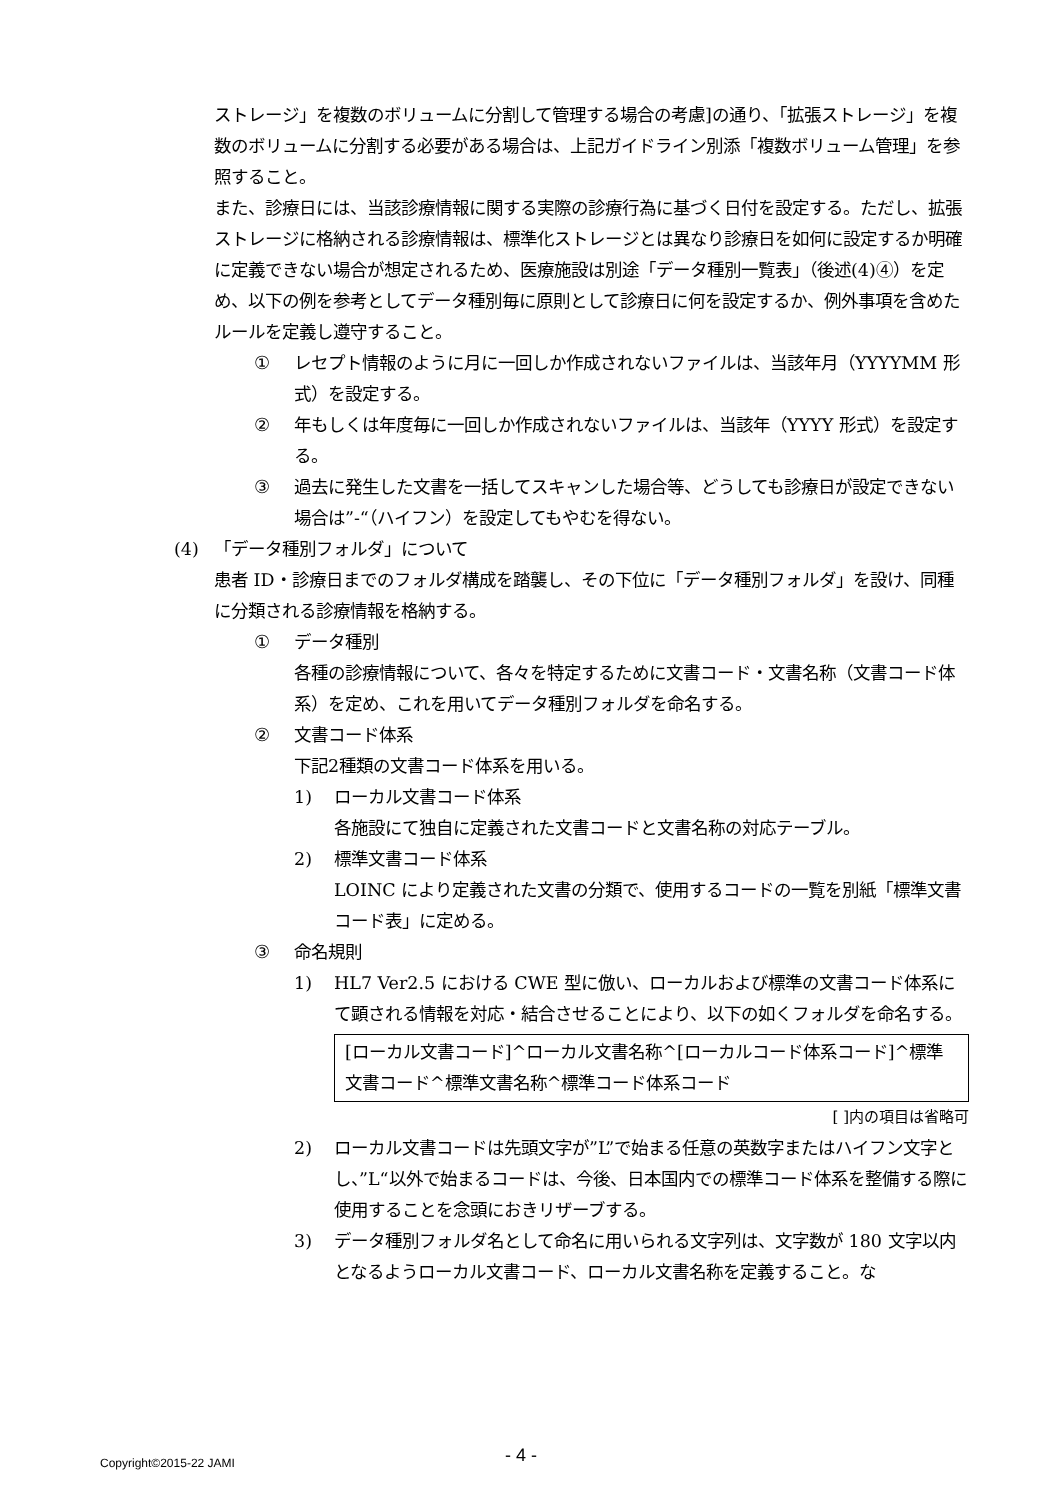ストレージ」を複数のボリュームに分割して管理する場合の考慮]の通り、「拡張ストレージ」を複数のボリュームに分割する必要がある場合は、上記ガイドライン別添「複数ボリューム管理」を参照すること。
また、診療日には、当該診療情報に関する実際の診療行為に基づく日付を設定する。ただし、拡張ストレージに格納される診療情報は、標準化ストレージとは異なり診療日を如何に設定するか明確に定義できない場合が想定されるため、医療施設は別途「データ種別一覧表」（後述(4)④）を定め、以下の例を参考としてデータ種別毎に原則として診療日に何を設定するか、例外事項を含めたルールを定義し遵守すること。
① レセプト情報のように月に一回しか作成されないファイルは、当該年月（YYYYMM 形式）を設定する。
② 年もしくは年度毎に一回しか作成されないファイルは、当該年（YYYY 形式）を設定する。
③ 過去に発生した文書を一括してスキャンした場合等、どうしても診療日が設定できない場合は”-“（ハイフン）を設定してもやむを得ない。
(4) 「データ種別フォルダ」について
患者 ID・診療日までのフォルダ構成を踏襲し、その下位に「データ種別フォルダ」を設け、同種に分類される診療情報を格納する。
① データ種別
各種の診療情報について、各々を特定するために文書コード・文書名称（文書コード体系）を定め、これを用いてデータ種別フォルダを命名する。
② 文書コード体系
下記2種類の文書コード体系を用いる。
1) ローカル文書コード体系
各施設にて独自に定義された文書コードと文書名称の対応テーブル。
2) 標準文書コード体系
LOINC により定義された文書の分類で、使用するコードの一覧を別紙「標準文書コード表」に定める。
③ 命名規則
1) HL7 Ver2.5 における CWE 型に倣い、ローカルおよび標準の文書コード体系にて顕される情報を対応・結合させることにより、以下の如くフォルダを命名する。
[ローカル文書コード]^ローカル文書名称^[ローカルコード体系コード]^標準文書コード^標準文書名称^標準コード体系コード
[ ]内の項目は省略可
2) ローカル文書コードは先頭文字が”L”で始まる任意の英数字またはハイフン文字とし、”L“以外で始まるコードは、今後、日本国内での標準コード体系を整備する際に使用することを念頭におきリザーブする。
3) データ種別フォルダ名として命名に用いられる文字列は、文字数が 180 文字以内となるようローカル文書コード、ローカル文書名称を定義すること。な
Copyright©2015-22 JAMI - 4 -